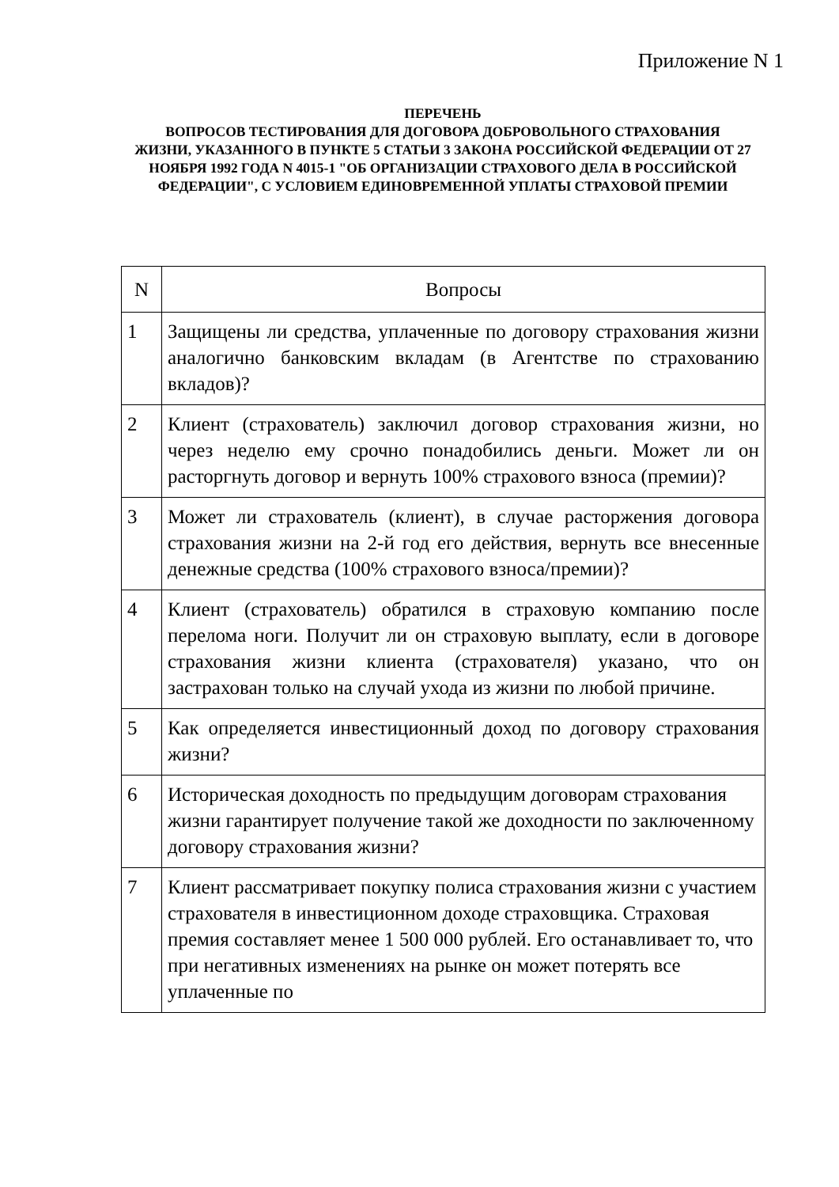Приложение N 1
ПЕРЕЧЕНЬ
ВОПРОСОВ ТЕСТИРОВАНИЯ ДЛЯ ДОГОВОРА ДОБРОВОЛЬНОГО СТРАХОВАНИЯ
ЖИЗНИ, УКАЗАННОГО В ПУНКТЕ 5 СТАТЬИ 3 ЗАКОНА РОССИЙСКОЙ ФЕДЕРАЦИИ ОТ 27 НОЯБРЯ 1992 ГОДА N 4015-1 "ОБ ОРГАНИЗАЦИИ СТРАХОВОГО ДЕЛА В РОССИЙСКОЙ ФЕДЕРАЦИИ", С УСЛОВИЕМ ЕДИНОВРЕМЕННОЙ УПЛАТЫ СТРАХОВОЙ ПРЕМИИ
| N | Вопросы |
| --- | --- |
| 1 | Защищены ли средства, уплаченные по договору страхования жизни аналогично банковским вкладам (в Агентстве по страхованию вкладов)? |
| 2 | Клиент (страхователь) заключил договор страхования жизни, но через неделю ему срочно понадобились деньги. Может ли он расторгнуть договор и вернуть 100% страхового взноса (премии)? |
| 3 | Может ли страхователь (клиент), в случае расторжения договора страхования жизни на 2-й год его действия, вернуть все внесенные денежные средства (100% страхового взноса/премии)? |
| 4 | Клиент (страхователь) обратился в страховую компанию после перелома ноги. Получит ли он страховую выплату, если в договоре страхования жизни клиента (страхователя) указано, что он застрахован только на случай ухода из жизни по любой причине. |
| 5 | Как определяется инвестиционный доход по договору страхования жизни? |
| 6 | Историческая доходность по предыдущим договорам страхования жизни гарантирует получение такой же доходности по заключенному договору страхования жизни? |
| 7 | Клиент рассматривает покупку полиса страхования жизни с участием страхователя в инвестиционном доходе страховщика. Страховая премия составляет менее 1 500 000 рублей. Его останавливает то, что при негативных изменениях на рынке он может потерять все уплаченные по |